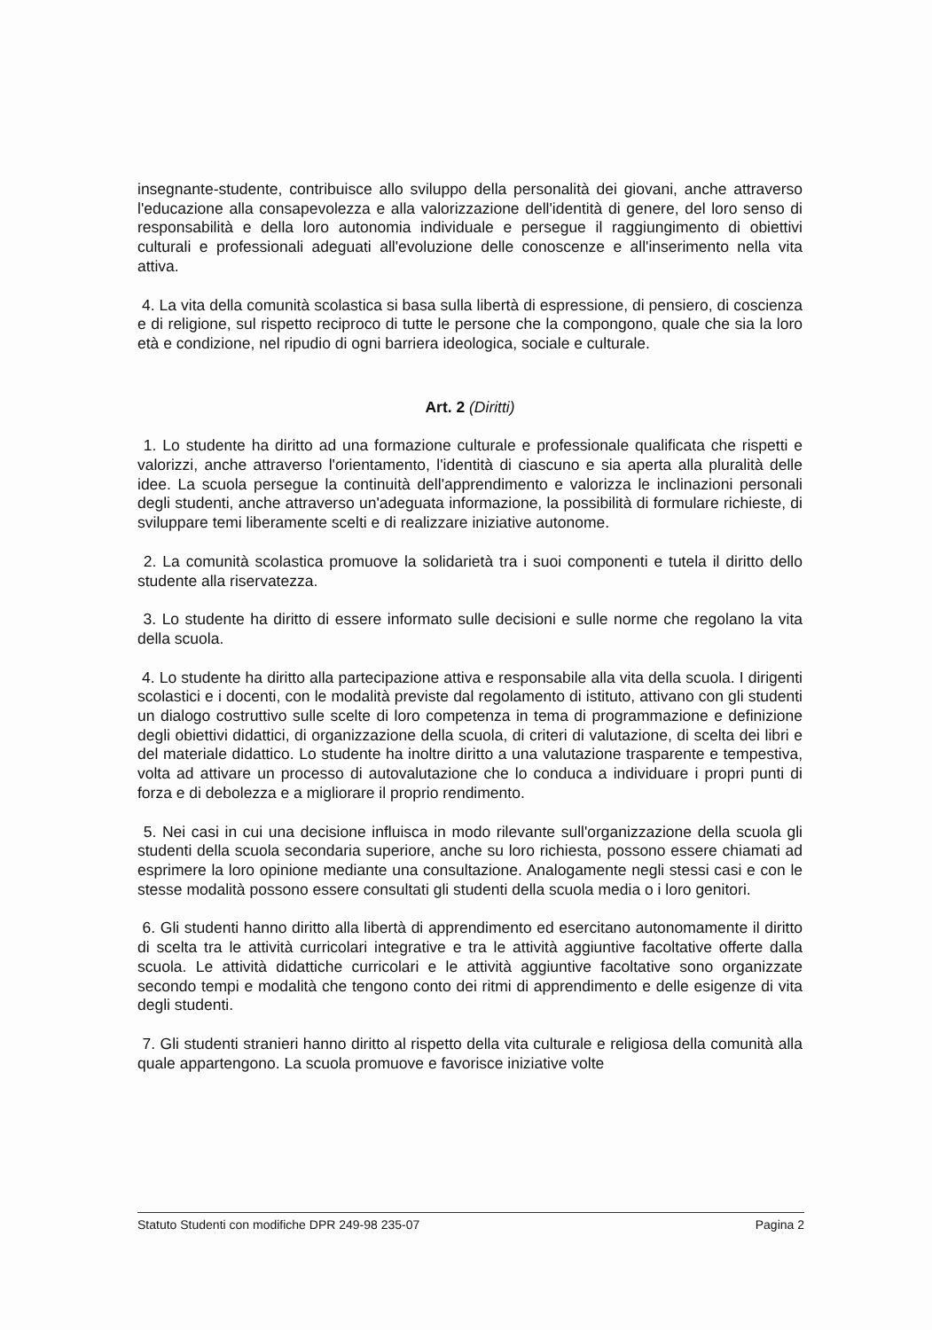insegnante-studente, contribuisce allo sviluppo della personalità dei giovani, anche attraverso l'educazione alla consapevolezza e alla valorizzazione dell'identità di genere, del loro senso di responsabilità e della loro autonomia individuale e persegue il raggiungimento di obiettivi culturali e professionali adeguati all'evoluzione delle conoscenze e all'inserimento nella vita attiva.
4. La vita della comunità scolastica si basa sulla libertà di espressione, di pensiero, di coscienza e di religione, sul rispetto reciproco di tutte le persone che la compongono, quale che sia la loro età e condizione, nel ripudio di ogni barriera ideologica, sociale e culturale.
Art. 2 (Diritti)
1. Lo studente ha diritto ad una formazione culturale e professionale qualificata che rispetti e valorizzi, anche attraverso l'orientamento, l'identità di ciascuno e sia aperta alla pluralità delle idee. La scuola persegue la continuità dell'apprendimento e valorizza le inclinazioni personali degli studenti, anche attraverso un'adeguata informazione, la possibilità di formulare richieste, di sviluppare temi liberamente scelti e di realizzare iniziative autonome.
2. La comunità scolastica promuove la solidarietà tra i suoi componenti e tutela il diritto dello studente alla riservatezza.
3. Lo studente ha diritto di essere informato sulle decisioni e sulle norme che regolano la vita della scuola.
4. Lo studente ha diritto alla partecipazione attiva e responsabile alla vita della scuola. I dirigenti scolastici e i docenti, con le modalità previste dal regolamento di istituto, attivano con gli studenti un dialogo costruttivo sulle scelte di loro competenza in tema di programmazione e definizione degli obiettivi didattici, di organizzazione della scuola, di criteri di valutazione, di scelta dei libri e del materiale didattico. Lo studente ha inoltre diritto a una valutazione trasparente e tempestiva, volta ad attivare un processo di autovalutazione che lo conduca a individuare i propri punti di forza e di debolezza e a migliorare il proprio rendimento.
5. Nei casi in cui una decisione influisca in modo rilevante sull'organizzazione della scuola gli studenti della scuola secondaria superiore, anche su loro richiesta, possono essere chiamati ad esprimere la loro opinione mediante una consultazione. Analogamente negli stessi casi e con le stesse modalità possono essere consultati gli studenti della scuola media o i loro genitori.
6. Gli studenti hanno diritto alla libertà di apprendimento ed esercitano autonomamente il diritto di scelta tra le attività curricolari integrative e tra le attività aggiuntive facoltative offerte dalla scuola. Le attività didattiche curricolari e le attività aggiuntive facoltative sono organizzate secondo tempi e modalità che tengono conto dei ritmi di apprendimento e delle esigenze di vita degli studenti.
7. Gli studenti stranieri hanno diritto al rispetto della vita culturale e religiosa della comunità alla quale appartengono. La scuola promuove e favorisce iniziative volte
Statuto Studenti con modifiche DPR 249-98 235-07 Pagina 2